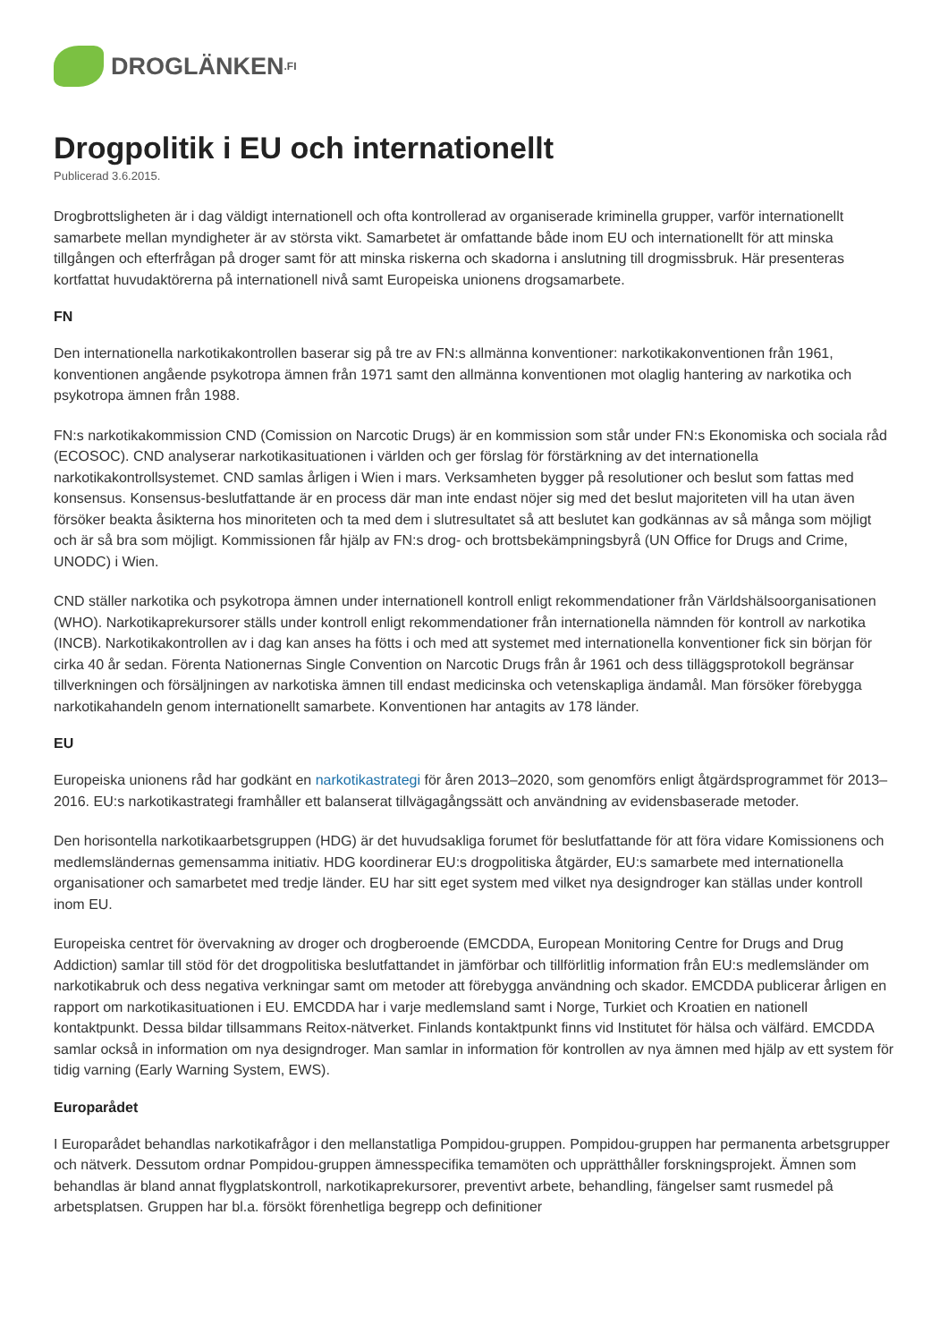DROGLÄNKEN.FI
Drogpolitik i EU och internationellt
Publicerad 3.6.2015.
Drogbrottsligheten är i dag väldigt internationell och ofta kontrollerad av organiserade kriminella grupper, varför internationellt samarbete mellan myndigheter är av största vikt. Samarbetet är omfattande både inom EU och internationellt för att minska tillgången och efterfrågan på droger samt för att minska riskerna och skadorna i anslutning till drogmissbruk. Här presenteras kortfattat huvudaktörerna på internationell nivå samt Europeiska unionens drogsamarbete.
FN
Den internationella narkotikakontrollen baserar sig på tre av FN:s allmänna konventioner: narkotikakonventionen från 1961, konventionen angående psykotropa ämnen från 1971 samt den allmänna konventionen mot olaglig hantering av narkotika och psykotropa ämnen från 1988.
FN:s narkotikakommission CND (Comission on Narcotic Drugs) är en kommission som står under FN:s Ekonomiska och sociala råd (ECOSOC). CND analyserar narkotikasituationen i världen och ger förslag för förstärkning av det internationella narkotikakontrollsystemet. CND samlas årligen i Wien i mars. Verksamheten bygger på resolutioner och beslut som fattas med konsensus. Konsensus-beslutfattande är en process där man inte endast nöjer sig med det beslut majoriteten vill ha utan även försöker beakta åsikterna hos minoriteten och ta med dem i slutresultatet så att beslutet kan godkännas av så många som möjligt och är så bra som möjligt. Kommissionen får hjälp av FN:s drog- och brottsbekämpningsbyrå (UN Office for Drugs and Crime, UNODC) i Wien.
CND ställer narkotika och psykotropa ämnen under internationell kontroll enligt rekommendationer från Världshälsoorganisationen (WHO). Narkotikaprekursorer ställs under kontroll enligt rekommendationer från internationella nämnden för kontroll av narkotika (INCB). Narkotikakontrollen av i dag kan anses ha fötts i och med att systemet med internationella konventioner fick sin början för cirka 40 år sedan. Förenta Nationernas Single Convention on Narcotic Drugs från år 1961 och dess tilläggsprotokoll begränsar tillverkningen och försäljningen av narkotiska ämnen till endast medicinska och vetenskapliga ändamål. Man försöker förebygga narkotikahandeln genom internationellt samarbete. Konventionen har antagits av 178 länder.
EU
Europeiska unionens råd har godkänt en narkotikastrategi för åren 2013–2020, som genomförs enligt åtgärdsprogrammet för 2013–2016. EU:s narkotikastrategi framhåller ett balanserat tillvägagångssätt och användning av evidensbaserade metoder.
Den horisontella narkotikaarbetsgruppen (HDG) är det huvudsakliga forumet för beslutfattande för att föra vidare Komissionens och medlemsländernas gemensamma initiativ. HDG koordinerar EU:s drogpolitiska åtgärder, EU:s samarbete med internationella organisationer och samarbetet med tredje länder. EU har sitt eget system med vilket nya designdroger kan ställas under kontroll inom EU.
Europeiska centret för övervakning av droger och drogberoende (EMCDDA, European Monitoring Centre for Drugs and Drug Addiction) samlar till stöd för det drogpolitiska beslutfattandet in jämförbar och tillförlitlig information från EU:s medlemsländer om narkotikabruk och dess negativa verkningar samt om metoder att förebygga användning och skador. EMCDDA publicerar årligen en rapport om narkotikasituationen i EU. EMCDDA har i varje medlemsland samt i Norge, Turkiet och Kroatien en nationell kontaktpunkt. Dessa bildar tillsammans Reitox-nätverket. Finlands kontaktpunkt finns vid Institutet för hälsa och välfärd. EMCDDA samlar också in information om nya designdroger. Man samlar in information för kontrollen av nya ämnen med hjälp av ett system för tidig varning (Early Warning System, EWS).
Europarådet
I Europarådet behandlas narkotikafrågor i den mellanstatliga Pompidou-gruppen. Pompidou-gruppen har permanenta arbetsgrupper och nätverk. Dessutom ordnar Pompidou-gruppen ämnesspecifika temamöten och upprätthåller forskningsprojekt. Ämnen som behandlas är bland annat flygplatskontroll, narkotikaprekursorer, preventivt arbete, behandling, fängelser samt rusmedel på arbetsplatsen. Gruppen har bl.a. försökt förenhetliga begrepp och definitioner